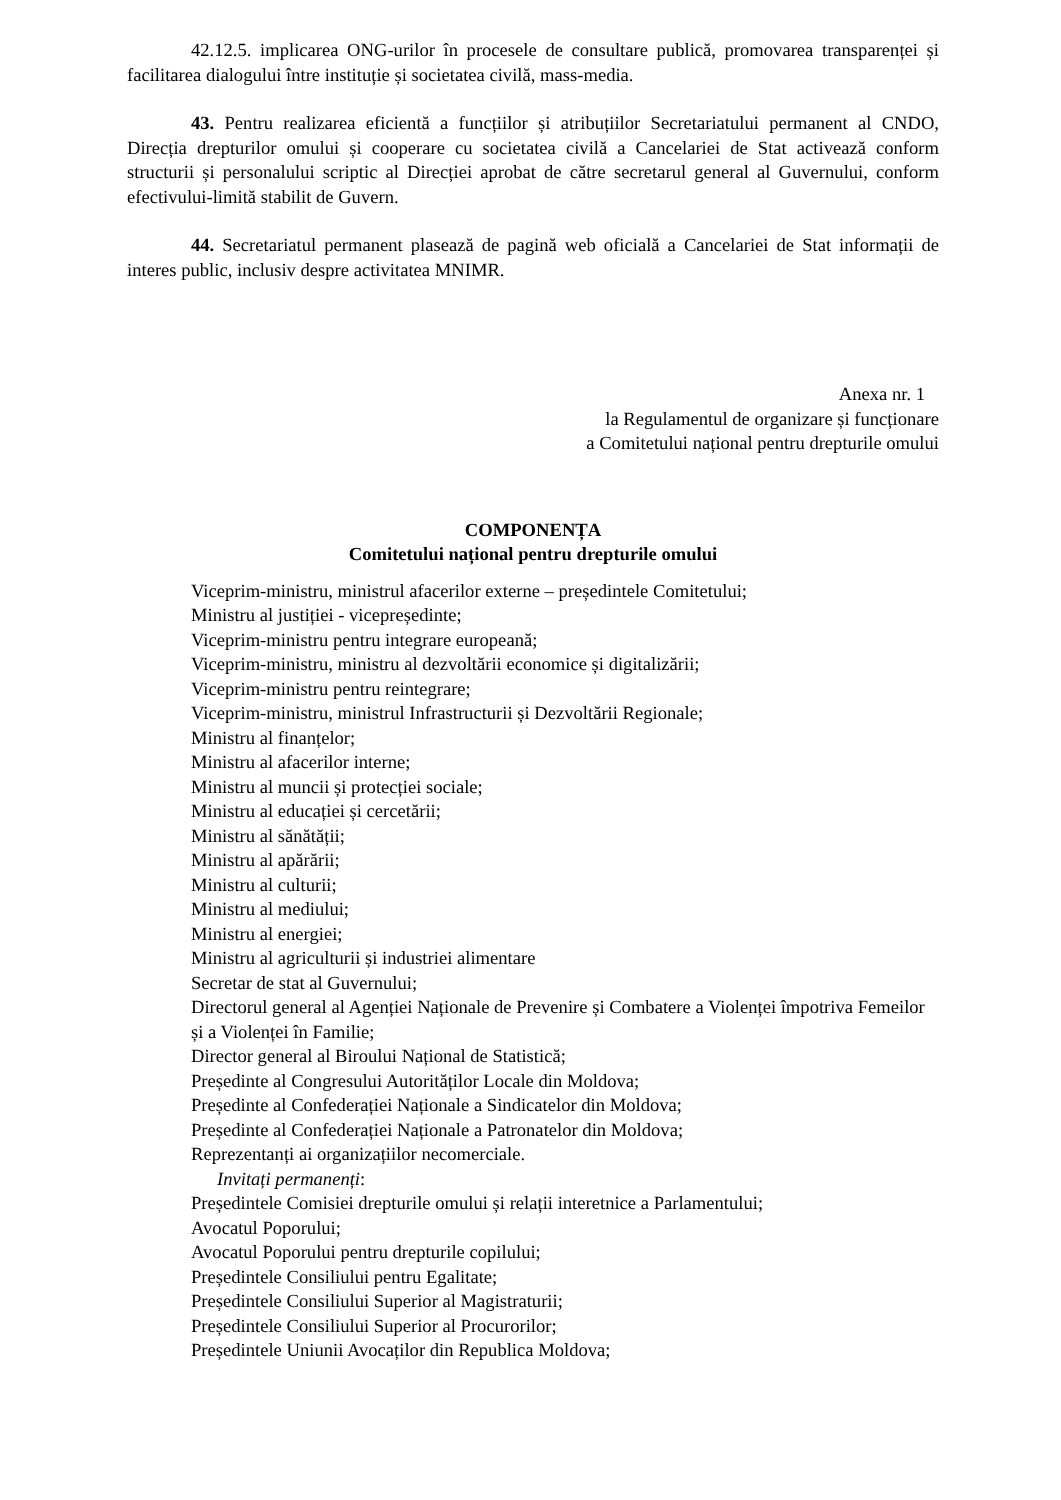42.12.5. implicarea ONG-urilor în procesele de consultare publică, promovarea transparenței și facilitarea dialogului între instituție și societatea civilă, mass-media.
43. Pentru realizarea eficientă a funcțiilor și atribuțiilor Secretariatului permanent al CNDO, Direcția drepturilor omului și cooperare cu societatea civilă a Cancelariei de Stat activează conform structurii și personalului scriptic al Direcției aprobat de către secretarul general al Guvernului, conform efectivului-limită stabilit de Guvern.
44. Secretariatul permanent plasează de pagină web oficială a Cancelariei de Stat informații de interes public, inclusiv despre activitatea MNIMR.
Anexa nr. 1
la Regulamentul de organizare și funcționare
a Comitetului național pentru drepturile omului
COMPONENȚA
Comitetului național pentru drepturile omului
Viceprim-ministru, ministrul afacerilor externe – președintele Comitetului;
Ministru al justiției - vicepreședinte;
Viceprim-ministru pentru integrare europeană;
Viceprim-ministru, ministru al dezvoltării economice și digitalizării;
Viceprim-ministru pentru reintegrare;
Viceprim-ministru, ministrul Infrastructurii și Dezvoltării Regionale;
Ministru al finanțelor;
Ministru al afacerilor interne;
Ministru al muncii și protecției sociale;
Ministru al educației și cercetării;
Ministru al sănătății;
Ministru al apărării;
Ministru al culturii;
Ministru al mediului;
Ministru al energiei;
Ministru al agriculturii și industriei alimentare
Secretar de stat al Guvernului;
Directorul general al Agenției Naționale de Prevenire și Combatere a Violenței împotriva Femeilor și a Violenței în Familie;
Director general al Biroului Național de Statistică;
Președinte al Congresului Autorităților Locale din Moldova;
Președinte al Confederației Naționale a Sindicatelor din Moldova;
Președinte al Confederației Naționale a Patronatelor din Moldova;
Reprezentanți ai organizațiilor necomerciale.
Invitați permanenți:
Președintele Comisiei drepturile omului și relații interetnice a Parlamentului;
Avocatul Poporului;
Avocatul Poporului pentru drepturile copilului;
Președintele Consiliului pentru Egalitate;
Președintele Consiliului Superior al Magistraturii;
Președintele Consiliului Superior al Procurorilor;
Președintele Uniunii Avocaților din Republica Moldova;